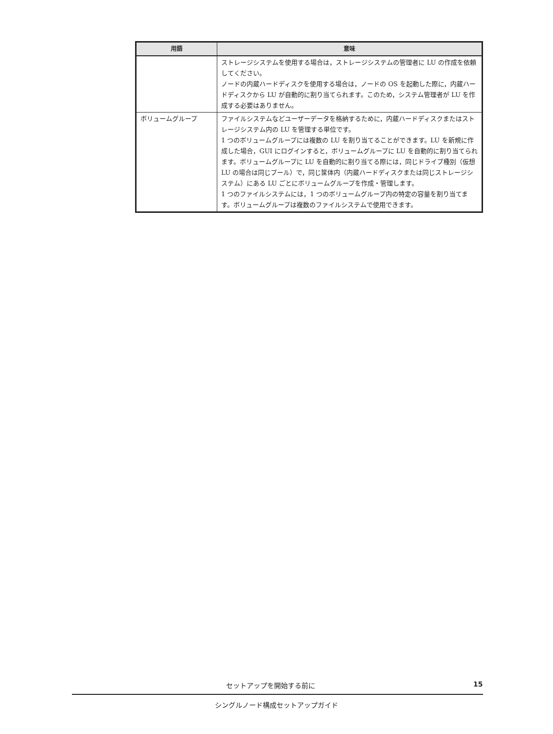| 用語 | 意味 |
| --- | --- |
| | ストレージシステムを使用する場合は，ストレージシステムの管理者に LU の作成を依頼してください。 ノードの内蔵ハードディスクを使用する場合は，ノードの OS を起動した際に，内蔵ハードディスクから LU が自動的に割り当てられます。このため，システム管理者が LU を作成する必要はありません。 |
| ボリュームグループ | ファイルシステムなどユーザーデータを格納するために，内蔵ハードディスクまたはストレージシステム内の LU を管理する単位です。 1 つのボリュームグループには複数の LU を割り当てることができます。LU を新規に作成した場合，GUI にログインすると，ボリュームグループに LU を自動的に割り当てられます。ボリュームグループに LU を自動的に割り当てる際には，同じドライブ種別（仮想 LU の場合は同じプール）で，同じ筐体内（内蔵ハードディスクまたは同じストレージシステム）にある LU ごとにボリュームグループを作成・管理します。 1 つのファイルシステムには，1 つのボリュームグループ内の特定の容量を割り当てます。ボリュームグループは複数のファイルシステムで使用できます。 |
セットアップを開始する前に 15
シングルノード構成セットアップガイド